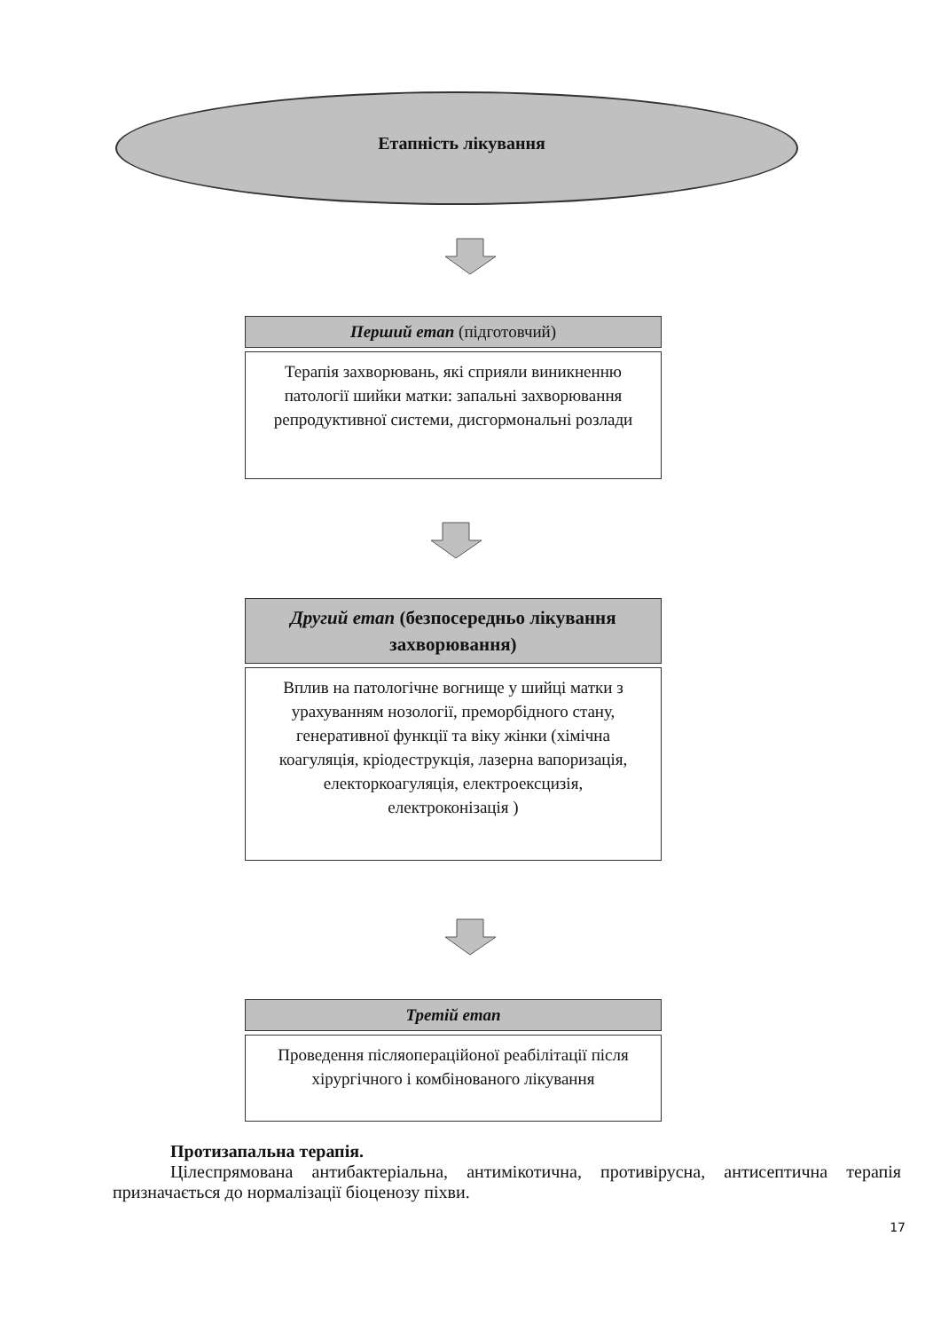Етапність лікування
Перший етап (підготовчий)
Терапія захворювань, які сприяли виникненню патології шийки матки: запальні захворювання репродуктивної системи, дисгормональні розлади
Другий етап (безпосередньо лікування захворювання)
Вплив на патологічне вогнище у шийці матки з урахуванням нозології, преморбідного стану, генеративної функції та віку жінки (хімічна коагуляція, кріодеструкція, лазерна вапоризація, електоркоагуляція, електроексцизія, електроконізація )
Третій етап
Проведення післяопераційоної реабілітації після хірургічного і комбінованого лікування
Протизапальна терапія.
Цілеспрямована антибактеріальна, антимікотична, противірусна, антисептична терапія призначається до нормалізації біоценозу піхви.
17